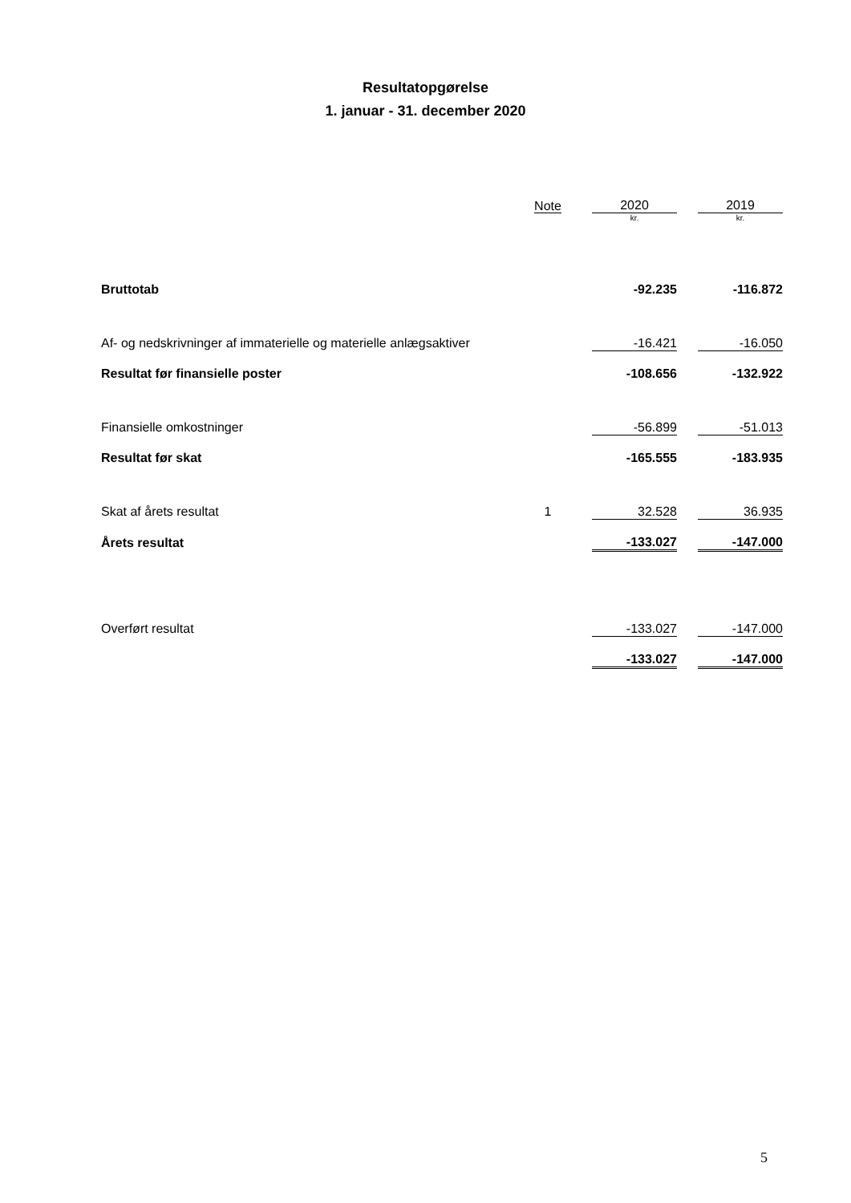Resultatopgørelse
1. januar - 31. december 2020
| | Note | | 2020 | | 2019 |
| --- | --- | --- | --- | --- | --- |
| | | | kr. | | kr. |
| Bruttotab | | | -92.235 | | -116.872 |
| Af- og nedskrivninger af immaterielle og materielle anlægsaktiver | | | -16.421 | | -16.050 |
| Resultat før finansielle poster | | | -108.656 | | -132.922 |
| Finansielle omkostninger | | | -56.899 | | -51.013 |
| Resultat før skat | | | -165.555 | | -183.935 |
| Skat af årets resultat | 1 | | 32.528 | | 36.935 |
| Årets resultat | | | -133.027 | | -147.000 |
| Overført resultat | | | -133.027 | | -147.000 |
| | | | -133.027 | | -147.000 |
5